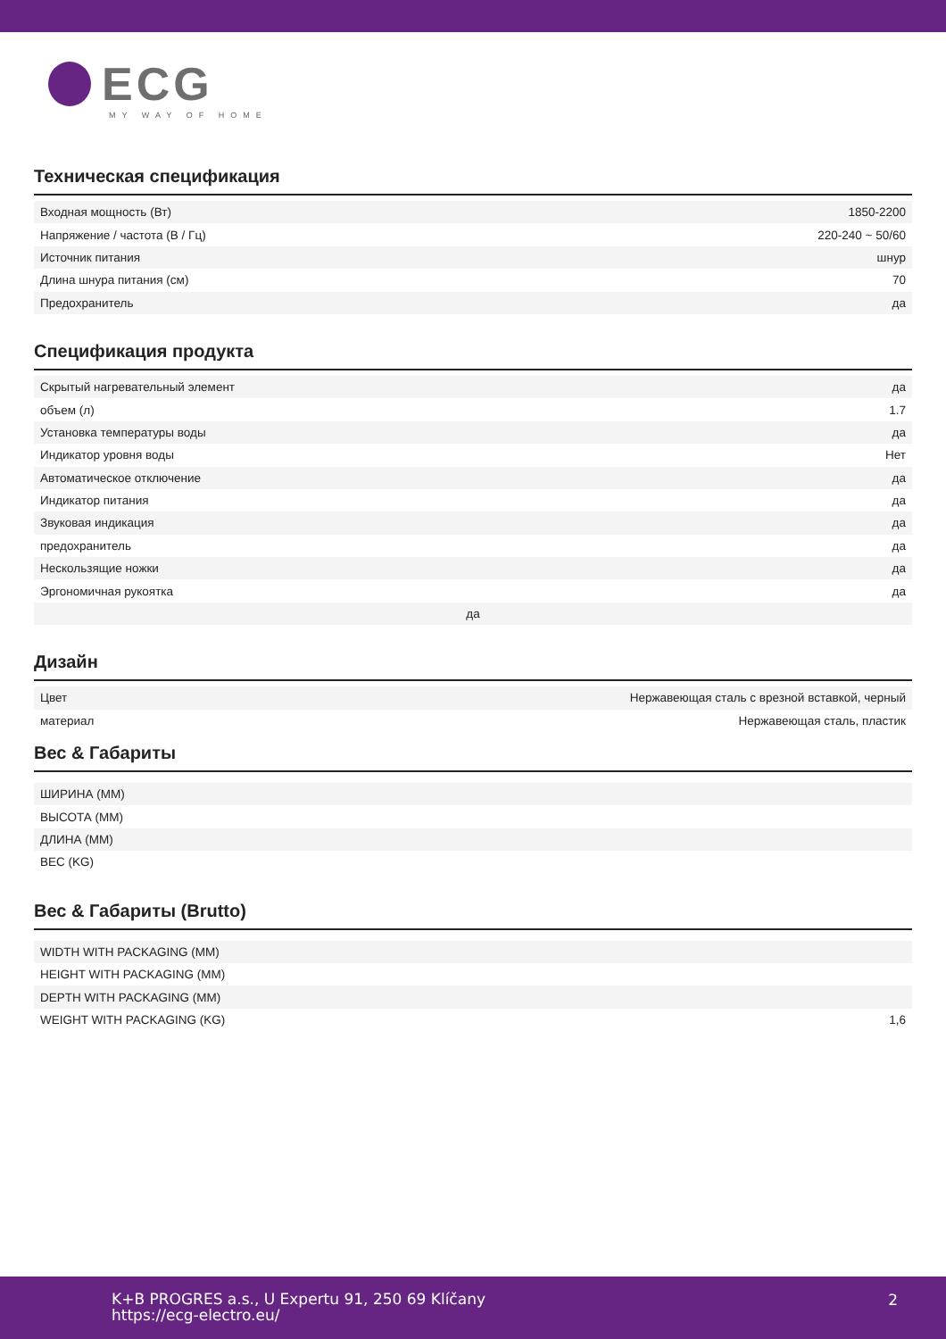ECG
MY WAY OF HOME
Техническая спецификация
| Входная мощность (Вт) | 1850-2200 |
| Напряжение / частота (В / Гц) | 220-240 ~ 50/60 |
| Источник питания | шнур |
| Длина шнура питания (см) | 70 |
| Предохранитель | да |
Спецификация продукта
| Скрытый нагревательный элемент | да |
| объем (л) | 1.7 |
| Установка температуры воды | да |
| Индикатор уровня воды | Нет |
| Автоматическое отключение | да |
| Индикатор питания | да |
| Звуковая индикация | да |
| предохранитель | да |
| Нескользящие ножки | да |
| Эргономичная рукоятка | да |
| да | |
Дизайн
| Цвет | Нержавеющая сталь с врезной вставкой, черный |
| материал | Нержавеющая сталь, пластик |
Вес & Габариты
| ШИРИНА (MM) | |
| ВЫСОТА (MM) | |
| ДЛИНА (MM) | |
| ВЕС (KG) | |
Вес & Габариты (Brutto)
| WIDTH WITH PACKAGING (MM) | |
| HEIGHT WITH PACKAGING (MM) | |
| DEPTH WITH PACKAGING (MM) | |
| WEIGHT WITH PACKAGING (KG) | 1,6 |
K+B PROGRES a.s., U Expertu 91, 250 69 Klíčany
https://ecg-electro.eu/
2